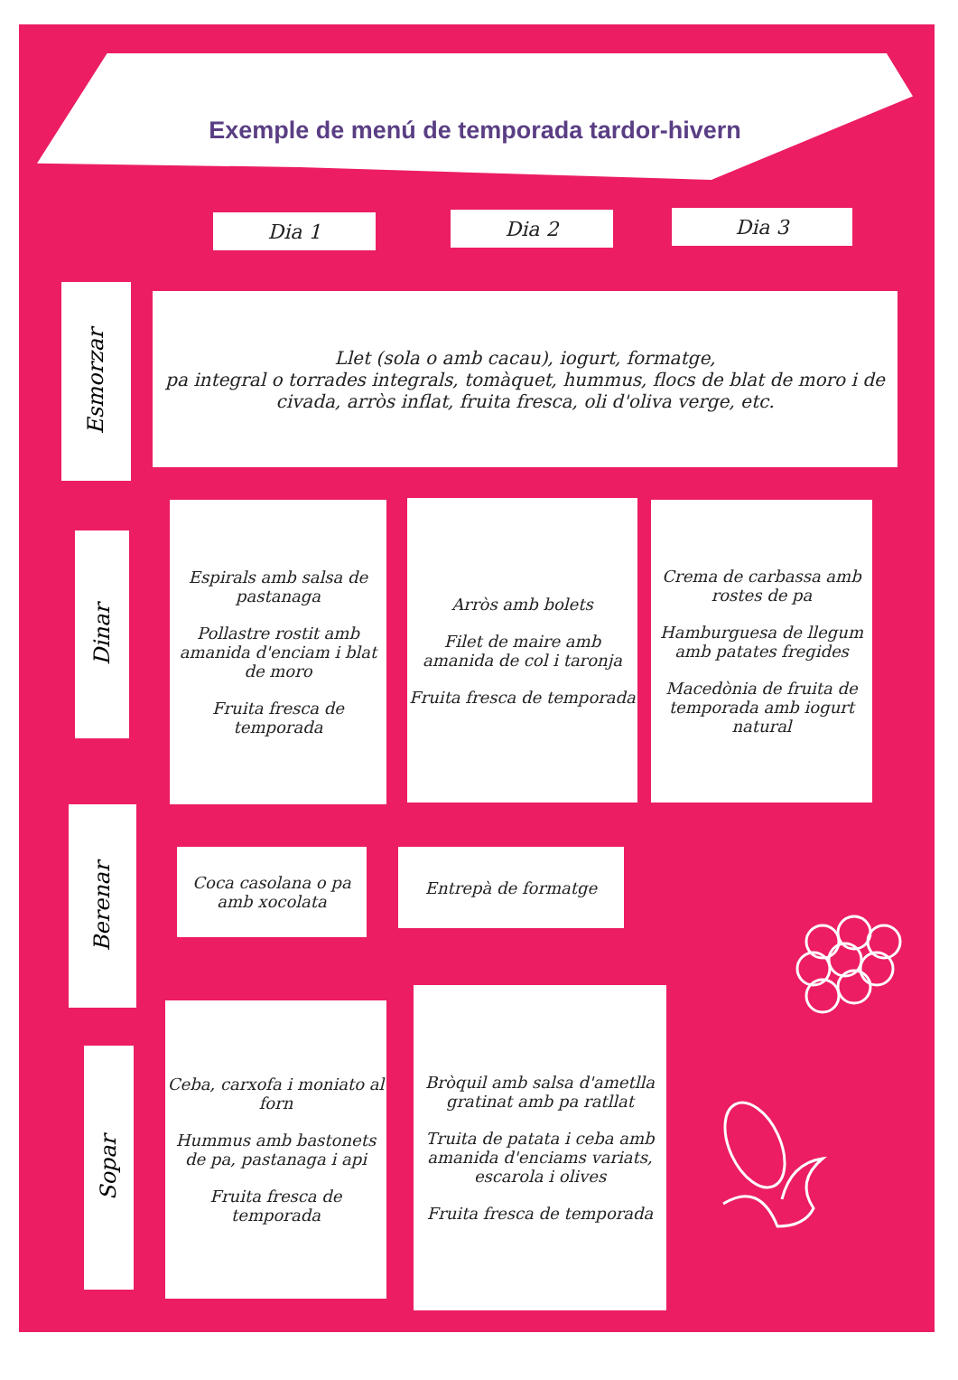Exemple de menú de temporada tardor-hivern
Dia 1 Dia 2 Dia 3
Esmorzar
Llet (sola o amb cacau), iogurt, formatge,
pa integral o torrades integrals, tomàquet, hummus, flocs de blat de moro i de civada, arròs inflat, fruita fresca, oli d'oliva verge, etc.
Dinar
Espirals amb salsa de pastanaga
Pollastre rostit amb amanida d'enciam i blat de moro
Fruita fresca de temporada
Arròs amb bolets
Filet de maire amb amanida de col i taronja
Fruita fresca de temporada
Crema de carbassa amb rostes de pa
Hamburguesa de llegum amb patates fregides
Macedònia de fruita de temporada amb iogurt natural
Berenar
Coca casolana o pa amb xocolata
Entrepà de formatge
Sopar
Ceba, carxofa i moniato al forn
Hummus amb bastonets de pa, pastanaga i api
Fruita fresca de temporada
Bròquil amb salsa d'ametlla gratinat amb pa ratllat
Truita de patata i ceba amb amanida d'enciams variats, escarola i olives
Fruita fresca de temporada